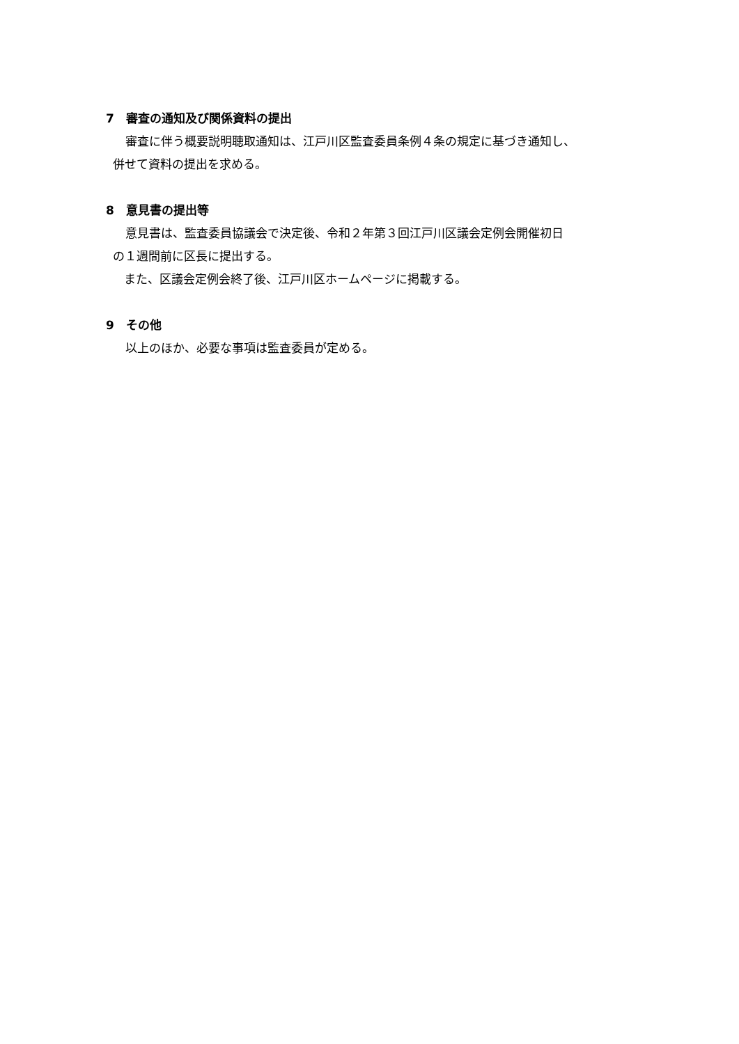7　審査の通知及び関係資料の提出
審査に伴う概要説明聴取通知は、江戸川区監査委員条例４条の規定に基づき通知し、
併せて資料の提出を求める。
8　意見書の提出等
意見書は、監査委員協議会で決定後、令和２年第３回江戸川区議会定例会開催初日
の１週間前に区長に提出する。
また、区議会定例会終了後、江戸川区ホームページに掲載する。
9　その他
以上のほか、必要な事項は監査委員が定める。